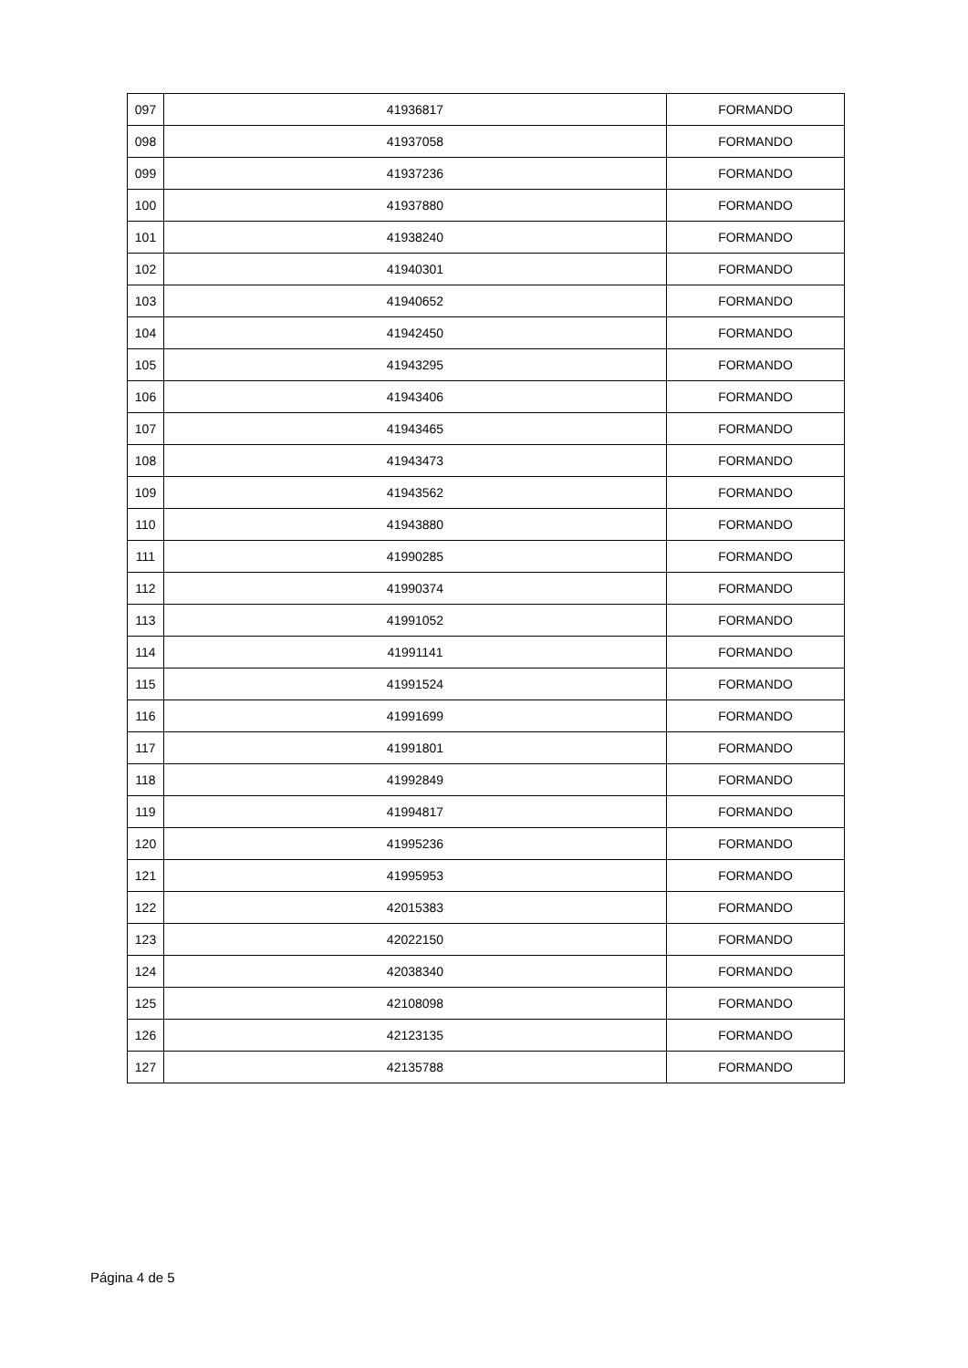| 097 | 41936817 | FORMANDO |
| 098 | 41937058 | FORMANDO |
| 099 | 41937236 | FORMANDO |
| 100 | 41937880 | FORMANDO |
| 101 | 41938240 | FORMANDO |
| 102 | 41940301 | FORMANDO |
| 103 | 41940652 | FORMANDO |
| 104 | 41942450 | FORMANDO |
| 105 | 41943295 | FORMANDO |
| 106 | 41943406 | FORMANDO |
| 107 | 41943465 | FORMANDO |
| 108 | 41943473 | FORMANDO |
| 109 | 41943562 | FORMANDO |
| 110 | 41943880 | FORMANDO |
| 111 | 41990285 | FORMANDO |
| 112 | 41990374 | FORMANDO |
| 113 | 41991052 | FORMANDO |
| 114 | 41991141 | FORMANDO |
| 115 | 41991524 | FORMANDO |
| 116 | 41991699 | FORMANDO |
| 117 | 41991801 | FORMANDO |
| 118 | 41992849 | FORMANDO |
| 119 | 41994817 | FORMANDO |
| 120 | 41995236 | FORMANDO |
| 121 | 41995953 | FORMANDO |
| 122 | 42015383 | FORMANDO |
| 123 | 42022150 | FORMANDO |
| 124 | 42038340 | FORMANDO |
| 125 | 42108098 | FORMANDO |
| 126 | 42123135 | FORMANDO |
| 127 | 42135788 | FORMANDO |
Página 4 de 5